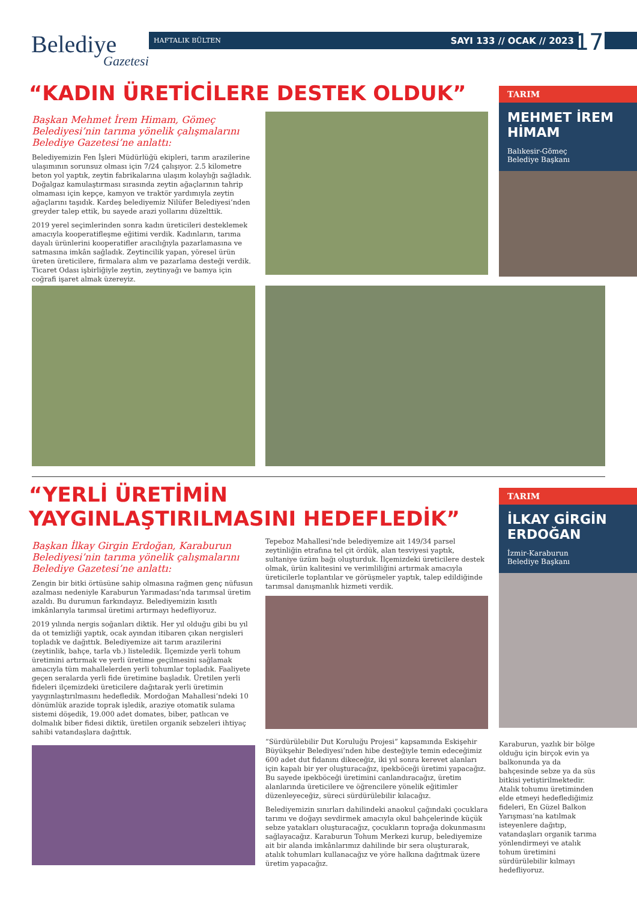Belediye
Gazetesi
HAFTALIK BÜLTEN SAYI 133 // OCAK // 2023 17
“KADIN ÜRETİCİLERE DESTEK OLDUK”
Başkan Mehmet İrem Himam, Gömeç Belediyesi’nin tarıma yönelik çalışmalarını Belediye Gazetesi’ne anlattı:
Belediyemizin Fen İşleri Müdürlüğü ekipleri, tarım arazilerine ulaşımının sorunsuz olması için 7/24 çalışıyor. 2.5 kilometre beton yol yaptık, zeytin fabrikalarına ulaşım kolaylığı sağladık. Doğalgaz kamulaştırması sırasında zeytin ağaçlarının tahrip olmaması için kepçe, kamyon ve traktör yardımıyla zeytin ağaçlarını taşıdık. Kardeş belediyemiz Nilüfer Belediyesi’nden greyder talep ettik, bu sayede arazi yollarını düzelttik.
2019 yerel seçimlerinden sonra kadın üreticileri desteklemek amacıyla kooperatifleşme eğitimi verdik. Kadınların, tarıma dayalı ürünlerini kooperatifler aracılığıyla pazarlamasına ve satmasına imkân sağladık. Zeytincilik yapan, yöresel ürün üreten üreticilere, firmalara alım ve pazarlama desteği verdik. Ticaret Odası işbirliğiyle zeytin, zeytinyağı ve bamya için coğrafi işaret almak üzereyiz.
TARIM
MEHMET İREM HİMAM
Balıkesir-Gömeç
Belediye Başkanı
“YERLİ ÜRETİMİN YAYGINLAŞTIRILMASINI HEDEFLEDİK”
Başkan İlkay Girgin Erdoğan, Karaburun Belediyesi’nin tarıma yönelik çalışmalarını Belediye Gazetesi’ne anlattı:
Zengin bir bitki örtüsüne sahip olmasına rağmen genç nüfusun azalması nedeniyle Karaburun Yarımadası’nda tarımsal üretim azaldı. Bu durumun farkındayız. Belediyemizin kısıtlı imkânlarıyla tarımsal üretimi artırmayı hedefliyoruz.
2019 yılında nergis soğanları diktik. Her yıl olduğu gibi bu yıl da ot temizliği yaptık, ocak ayından itibaren çıkan nergisleri topladık ve dağıttık. Belediyemize ait tarım arazilerini (zeytinlik, bahçe, tarla vb.) listeledik. İlçemizde yerli tohum üretimini artırmak ve yerli üretime geçilmesini sağlamak amacıyla tüm mahallelerden yerli tohumlar topladık. Faaliyete geçen seralarda yerli fide üretimine başladık. Üretilen yerli fideleri ilçemizdeki üreticilere dağıtarak yerli üretimin yaygınlaştırılmasını hedefledik. Mordoğan Mahallesi’ndeki 10 dönümlük arazide toprak işledik, araziye otomatik sulama sistemi döşedik, 19.000 adet domates, biber, patlıcan ve dolmalık biber fidesi diktik, üretilen organik sebzeleri ihtiyaç sahibi vatandaşlara dağıttık.
Tepeboz Mahallesi’nde belediyemize ait 149/34 parsel zeytinliğin etrafına tel çit ördük, alan tesviyesi yaptık, sultaniye üzüm bağı oluşturduk. İlçemizdeki üreticilere destek olmak, ürün kalitesini ve verimliliğini artırmak amacıyla üreticilerle toplantılar ve görüşmeler yaptık, talep edildiğinde tarımsal danışmanlık hizmeti verdik.
“Sürdürülebilir Dut Koruluğu Projesi” kapsamında Eskişehir Büyükşehir Belediyesi’nden hibe desteğiyle temin edeceğimiz 600 adet dut fidanını dikeceğiz, iki yıl sonra kerevet alanları için kapalı bir yer oluşturacağız, ipekböceği üretimi yapacağız. Bu sayede ipekböceği üretimini canlandıracağız, üretim alanlarında üreticilere ve öğrencilere yönelik eğitimler düzenleyeceğiz, süreci sürdürülebilir kılacağız.
Belediyemizin sınırları dahilindeki anaokul çağındaki çocuklara tarımı ve doğayı sevdirmek amacıyla okul bahçelerinde küçük sebze yatakları oluşturacağız, çocukların toprağa dokunmasını sağlayacağız. Karaburun Tohum Merkezi kurup, belediyemize ait bir alanda imkânlarımız dahilinde bir sera oluşturarak, atalık tohumları kullanacağız ve yöre halkına dağıtmak üzere üretim yapacağız.
TARIM
İLKAY GİRGİN ERDOĞAN
İzmir-Karaburun
Belediye Başkanı
Karaburun, yazlık bir bölge olduğu için birçok evin ya balkonunda ya da bahçesinde sebze ya da süs bitkisi yetiştirilmektedir. Atalık tohumu üretiminden elde etmeyi hedeflediğimiz fideleri, En Güzel Balkon Yarışması’na katılmak isteyenlere dağıtıp, vatandaşları organik tarıma yönlendirmeyi ve atalık tohum üretimini sürdürülebilir kılmayı hedefliyoruz.